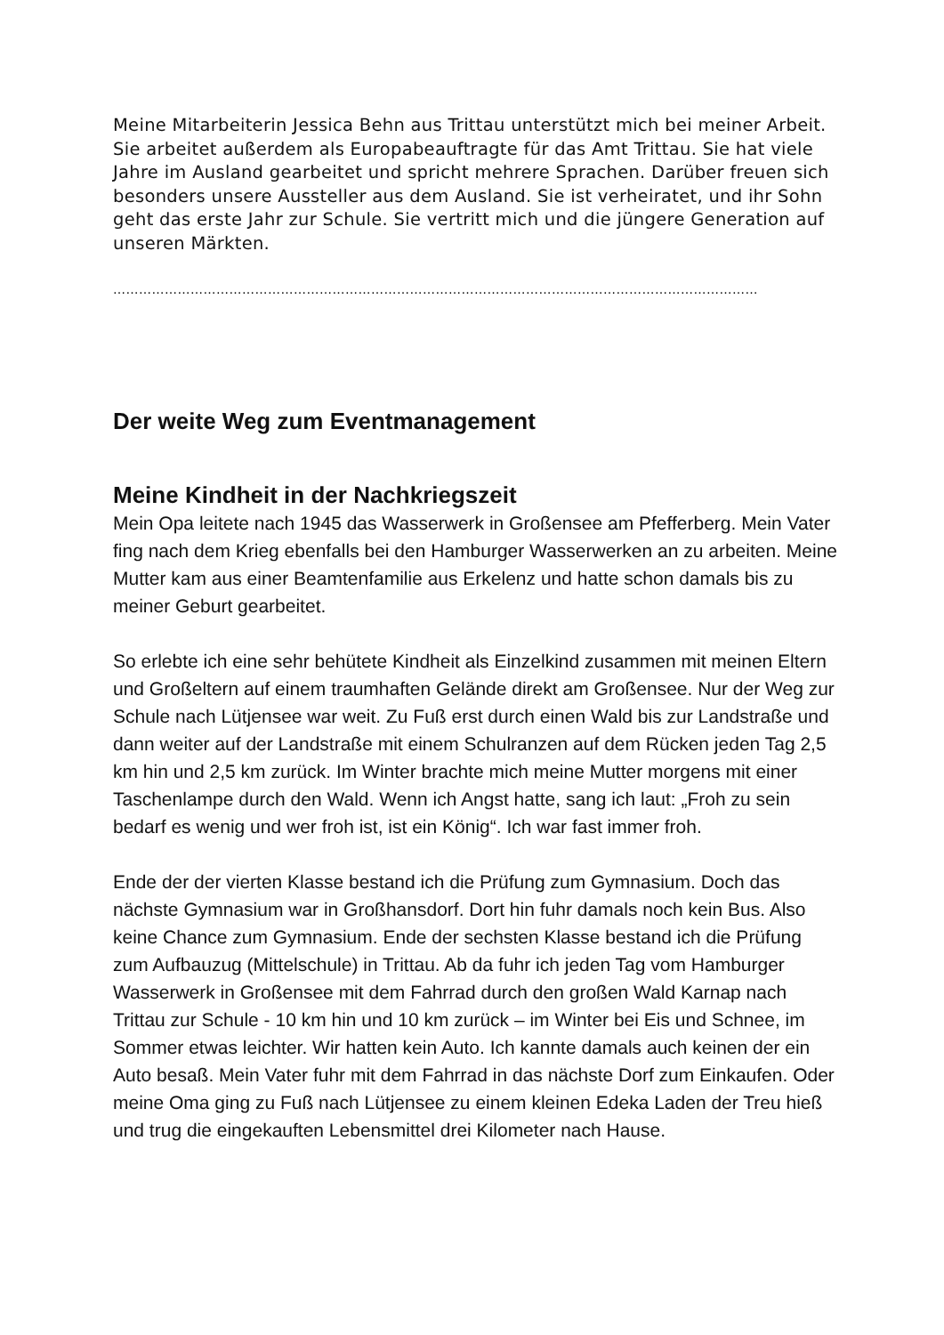Meine Mitarbeiterin Jessica Behn aus Trittau unterstützt mich bei meiner Arbeit. Sie arbeitet außerdem als Europabeauftragte für das Amt Trittau. Sie hat viele Jahre im Ausland gearbeitet und spricht mehrere Sprachen. Darüber freuen sich besonders unsere Aussteller aus dem Ausland. Sie ist verheiratet, und ihr Sohn geht das erste Jahr zur Schule. Sie vertritt mich und die jüngere Generation auf unseren Märkten.
……………………………………………………………………………………………………………………………………
Der weite Weg zum Eventmanagement
Meine Kindheit in der Nachkriegszeit
Mein Opa leitete nach 1945 das Wasserwerk in Großensee am Pfefferberg. Mein Vater fing nach dem Krieg ebenfalls bei den Hamburger Wasserwerken an zu arbeiten. Meine Mutter kam aus einer Beamtenfamilie aus Erkelenz und hatte schon damals bis zu meiner Geburt gearbeitet.
So erlebte ich eine sehr behütete Kindheit als Einzelkind zusammen mit meinen Eltern und Großeltern auf einem traumhaften Gelände direkt am Großensee. Nur der Weg zur Schule nach Lütjensee war weit. Zu Fuß erst durch einen Wald bis zur Landstraße und dann weiter auf der Landstraße mit einem Schulranzen auf dem Rücken jeden Tag 2,5 km hin und 2,5 km zurück. Im Winter brachte mich meine Mutter morgens mit einer Taschenlampe durch den Wald. Wenn ich Angst hatte, sang ich laut: „Froh zu sein bedarf es wenig und wer froh ist, ist ein König“. Ich war fast immer froh.
Ende der der vierten Klasse bestand ich die Prüfung zum Gymnasium. Doch das nächste Gymnasium war in Großhansdorf. Dort hin fuhr damals noch kein Bus. Also keine Chance zum Gymnasium. Ende der sechsten Klasse bestand ich die Prüfung zum Aufbauzug (Mittelschule) in Trittau. Ab da fuhr ich jeden Tag vom Hamburger Wasserwerk in Großensee mit dem Fahrrad durch den großen Wald Karnap nach Trittau zur Schule - 10 km hin und 10 km zurück – im Winter bei Eis und Schnee, im Sommer etwas leichter. Wir hatten kein Auto. Ich kannte damals auch keinen der ein Auto besaß. Mein Vater fuhr mit dem Fahrrad in das nächste Dorf zum Einkaufen. Oder meine Oma ging zu Fuß nach Lütjensee zu einem kleinen Edeka Laden der Treu hieß und trug die eingekauften Lebensmittel drei Kilometer nach Hause.